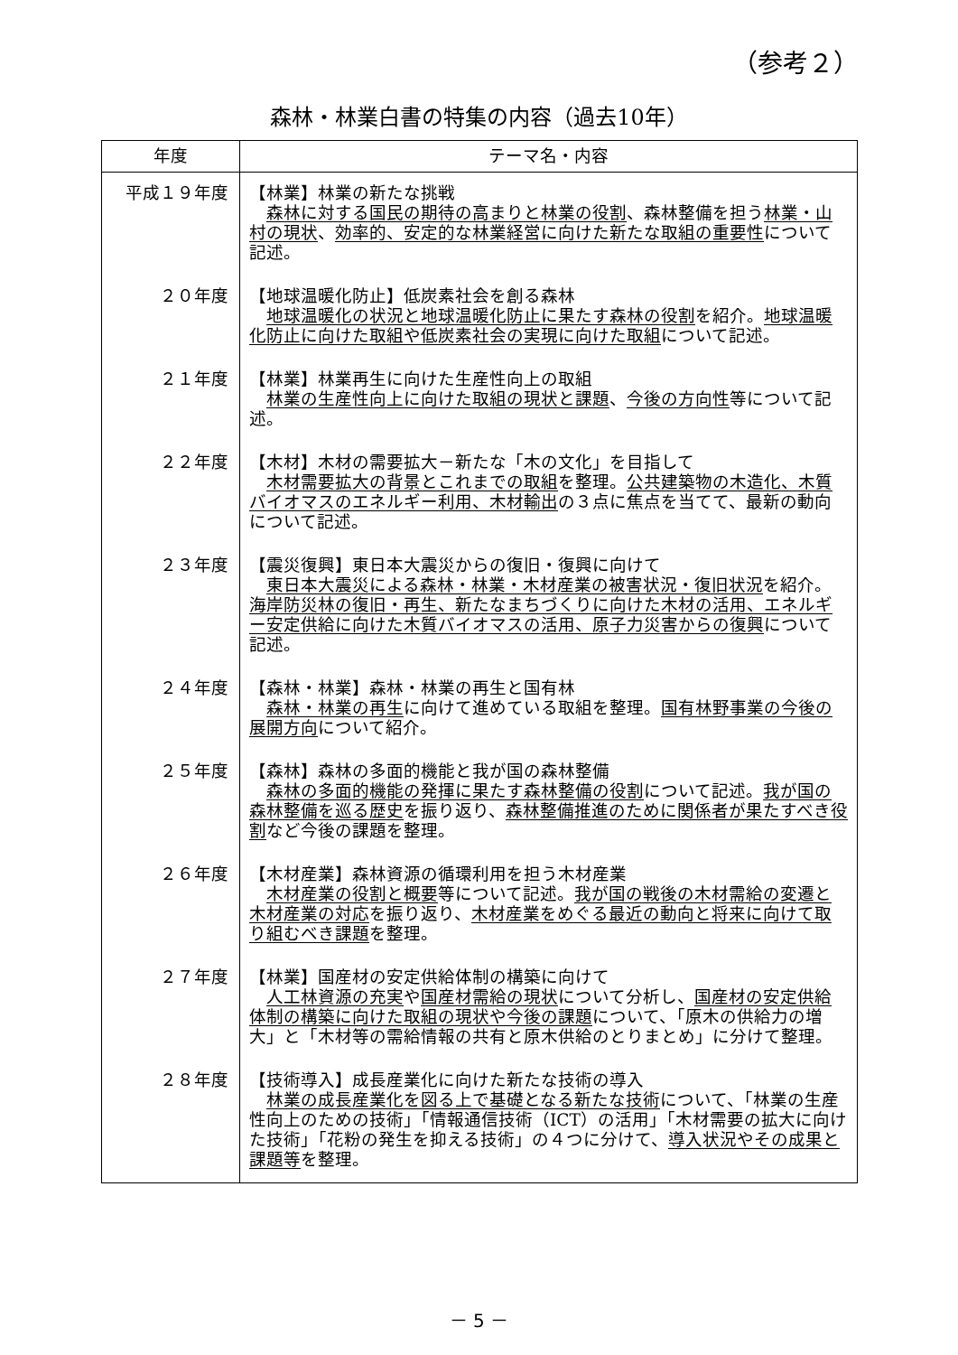（参考２）
森林・林業白書の特集の内容（過去10年）
| 年度 | テーマ名・内容 |
| --- | --- |
| 平成１９年度 | 【林業】林業の新たな挑戦 森林に対する国民の期待の高まりと林業の役割 、森林整備を担う 林業・山村の現状 、 効率的、安定的な林業経営に向けた新たな取組の重要性 について記述。 |
| ２０年度 | 【地球温暖化防止】低炭素社会を創る森林 地球温暖化の状況と地球温暖化防止に果たす森林の役割 を紹介。 地球温暖化防止に向けた取組や低炭素社会の実現に向けた取組 について記述。 |
| ２１年度 | 【林業】林業再生に向けた生産性向上の取組 林業の生産性向上に向けた取組の現状と課題 、 今後の方向性 等について記述。 |
| ２２年度 | 【木材】木材の需要拡大－新たな「木の文化」を目指して 木材需要拡大の背景とこれまでの取組 を整理。 公共建築物の木造化、木質バイオマスのエネルギー利用、木材輸出 の３点に焦点を当てて、最新の動向について記述。 |
| ２３年度 | 【震災復興】東日本大震災からの復旧・復興に向けて 東日本大震災による森林・林業・木材産業の被害状況・復旧状況 を紹介。 海岸防災林の復旧・再生、新たなまちづくりに向けた木材の活用、エネルギー安定供給に向けた木質バイオマスの活用、原子力災害からの復興 について記述。 |
| ２４年度 | 【森林・林業】森林・林業の再生と国有林 森林・林業の再生 に向けて進めている取組を整理。 国有林野事業の今後の展開方向 について紹介。 |
| ２５年度 | 【森林】森林の多面的機能と我が国の森林整備 森林の多面的機能の発揮に果たす森林整備の役割 について記述。 我が国の森林整備を巡る歴史 を振り返り、 森林整備推進のために関係者が果たすべき役割 など今後の課題を整理。 |
| ２６年度 | 【木材産業】森林資源の循環利用を担う木材産業 木材産業の役割と概要 等について記述。 我が国の戦後の木材需給の変遷と木材産業の対応 を振り返り、 木材産業をめぐる最近の動向と将来に向けて取り組むべき課題 を整理。 |
| ２７年度 | 【林業】国産材の安定供給体制の構築に向けて 人工林資源の充実 や 国産材需給の現状 について分析し、 国産材の安定供給体制の構築に向けた取組の現状や今後の課題 について、「原木の供給力の増大」と「木材等の需給情報の共有と原木供給のとりまとめ」に分けて整理。 |
| ２８年度 | 【技術導入】成長産業化に向けた新たな技術の導入 林業の成長産業化を図る上で基礎となる新たな技術 について、「林業の生産性向上のための技術」「情報通信技術（ICT）の活用」「木材需要の拡大に向けた技術」「花粉の発生を抑える技術」の４つに分けて、 導入状況やその成果と課題等 を整理。 |
－ 5 －